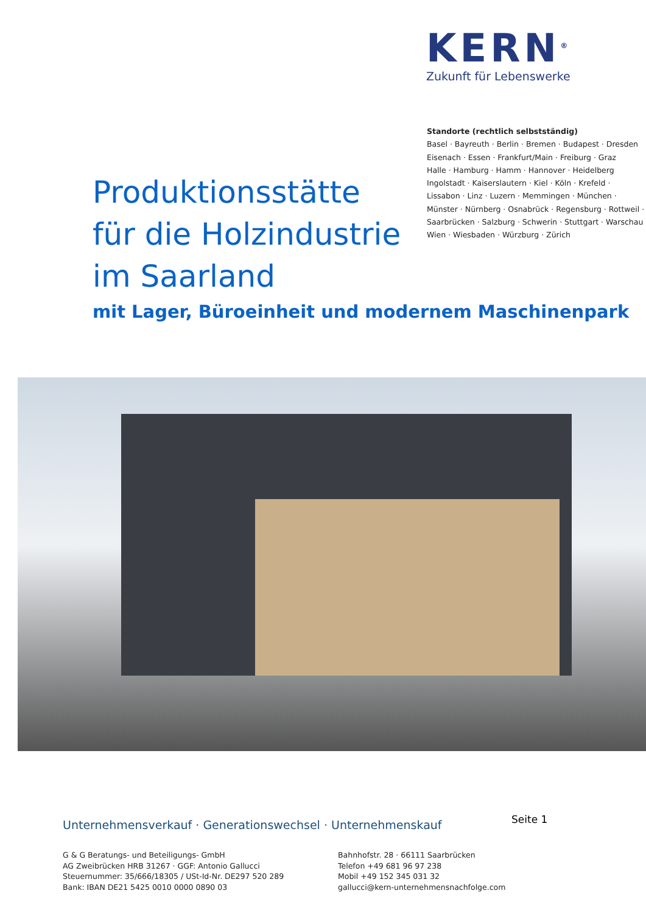KERN<sup>®</sup>
Zukunft für Lebenswerke
Standorte (rechtlich selbstständig)
Basel · Bayreuth · Berlin · Bremen · Budapest · Dresden
Eisenach · Essen · Frankfurt/Main · Freiburg · Graz
Halle · Hamburg · Hamm · Hannover · Heidelberg
Ingolstadt · Kaiserslautern · Kiel · Köln · Krefeld ·
Lissabon · Linz · Luzern · Memmingen · München ·
Münster · Nürnberg · Osnabrück · Regensburg · Rottweil ·
Saarbrücken · Salzburg · Schwerin · Stuttgart · Warschau
Wien · Wiesbaden · Würzburg · Zürich
Produktionsstätte
für die Holzindustrie
im Saarland
mit Lager, Büroeinheit und modernem Maschinenpark
Unternehmensverkauf · Generationswechsel · Unternehmenskauf
Seite 1
G & G Beratungs- und Beteiligungs- GmbH
AG Zweibrücken HRB 31267 · GGF: Antonio Gallucci
Steuernummer: 35/666/18305 / USt-Id-Nr. DE297 520 289
Bank: IBAN DE21 5425 0010 0000 0890 03
Bahnhofstr. 28 · 66111 Saarbrücken
Telefon +49 681 96 97 238
Mobil +49 152 345 031 32
gallucci@kern-unternehmensnachfolge.com